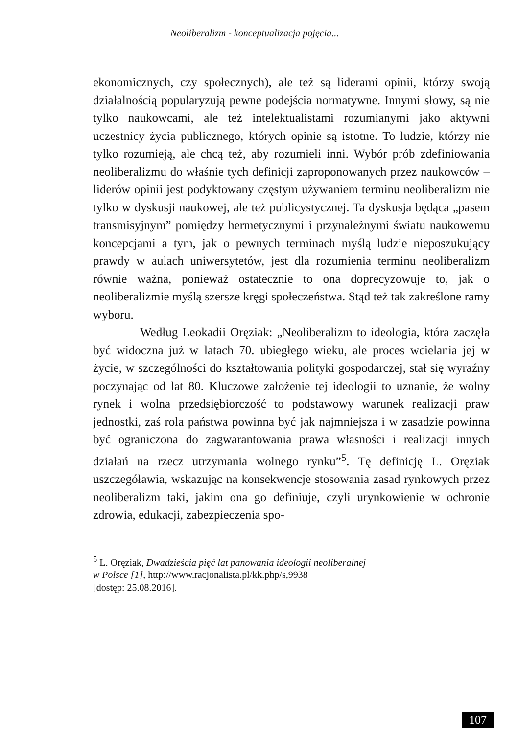Neoliberalizm - konceptualizacja pojęcia...
ekonomicznych, czy społecznych), ale też są liderami opinii, którzy swoją działalnością popularyzują pewne podejścia normatywne. Innymi słowy, są nie tylko naukowcami, ale też intelektualistami rozumianymi jako aktywni uczestnicy życia publicznego, których opinie są istotne. To ludzie, którzy nie tylko rozumieją, ale chcą też, aby rozumieli inni. Wybór prób zdefiniowania neoliberalizmu do właśnie tych definicji zaproponowanych przez naukowców – liderów opinii jest podyktowany częstym używaniem terminu neoliberalizm nie tylko w dyskusji naukowej, ale też publicystycznej. Ta dyskusja będąca „pasem transmisyjnym” pomiędzy hermetycznymi i przynależnymi światu naukowemu koncepcjami a tym, jak o pewnych terminach myślą ludzie nieposzukujący prawdy w aulach uniwersytetów, jest dla rozumienia terminu neoliberalizm równie ważna, ponieważ ostatecznie to ona doprecyzowuje to, jak o neoliberalizmie myślą szersze kręgi społeczeństwa. Stąd też tak zakreślone ramy wyboru.
Według Leokadii Oręziak: „Neoliberalizm to ideologia, która zaczęła być widoczna już w latach 70. ubiegłego wieku, ale proces wcielania jej w życie, w szczególności do kształtowania polityki gospodarczej, stał się wyraźny poczynając od lat 80. Kluczowe założenie tej ideologii to uznanie, że wolny rynek i wolna przedsiębiorczość to podstawowy warunek realizacji praw jednostki, zaś rola państwa powinna być jak najmniejsza i w zasadzie powinna być ograniczona do zagwarantowania prawa własności i realizacji innych działań na rzecz utrzymania wolnego rynku”<sup>5</sup>. Tę definicję L. Oręziak uszczegóławia, wskazując na konsekwencje stosowania zasad rynkowych przez neoliberalizm taki, jakim ona go definiuje, czyli urynkowienie w ochronie zdrowia, edukacji, zabezpieczenia spo-
<sup>5</sup> L. Oręziak, Dwadzieścia pięć lat panowania ideologii neoliberalnej
w Polsce [1], http://www.racjonalista.pl/kk.php/s,9938
[dostęp: 25.08.2016].
107